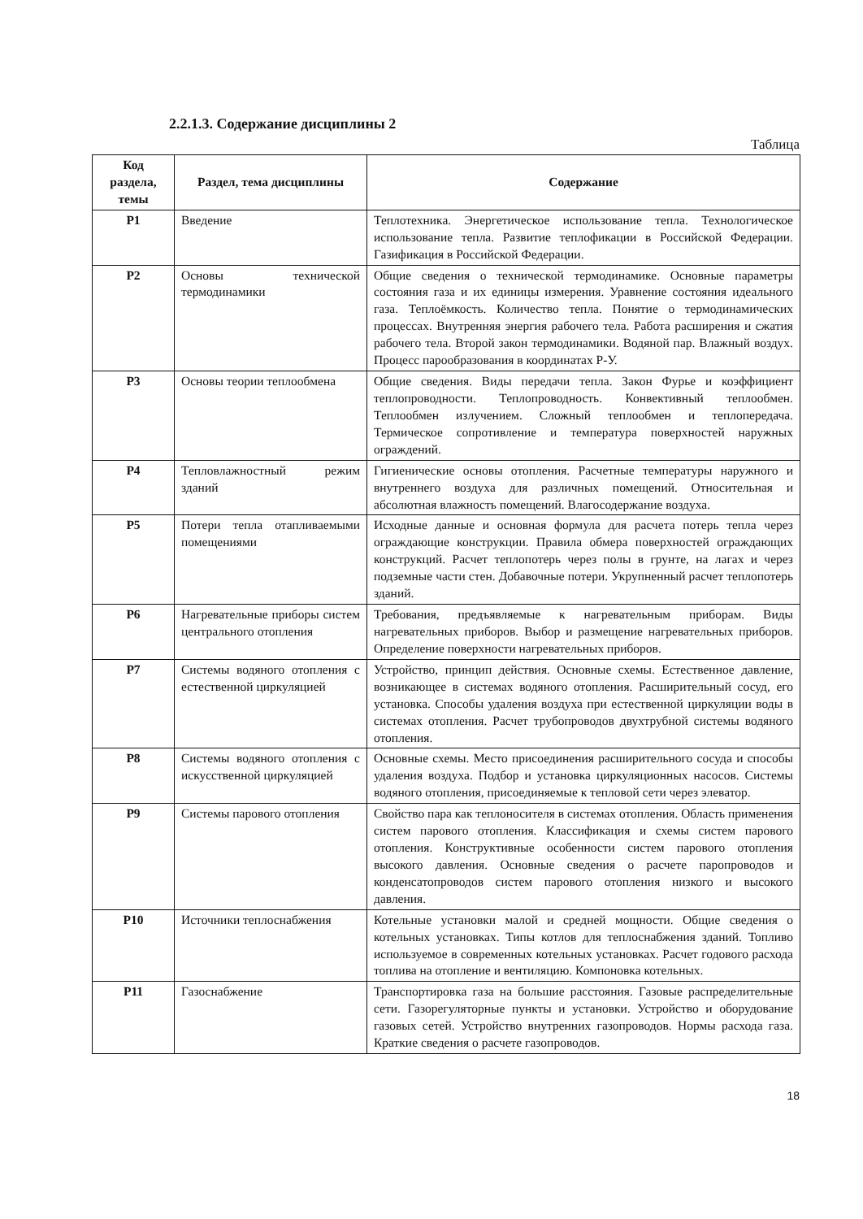2.2.1.3. Содержание дисциплины 2
Таблица
| Код раздела, темы | Раздел, тема дисциплины | Содержание |
| --- | --- | --- |
| Р1 | Введение | Теплотехника. Энергетическое использование тепла. Технологическое использование тепла. Развитие теплофикации в Российской Федерации. Газификация в Российской Федерации. |
| Р2 | Основы технической термодинамики | Общие сведения о технической термодинамике. Основные параметры состояния газа и их единицы измерения. Уравнение состояния идеального газа. Теплоёмкость. Количество тепла. Понятие о термодинамических процессах. Внутренняя энергия рабочего тела. Работа расширения и сжатия рабочего тела. Второй закон термодинамики. Водяной пар. Влажный воздух. Процесс парообразования в координатах Р-У. |
| Р3 | Основы теории теплообмена | Общие сведения. Виды передачи тепла. Закон Фурье и коэффициент теплопроводности. Теплопроводность. Конвективный теплообмен. Теплообмен излучением. Сложный теплообмен и теплопередача. Термическое сопротивление и температура поверхностей наружных ограждений. |
| Р4 | Тепловлажностный режим зданий | Гигиенические основы отопления. Расчетные температуры наружного и внутреннего воздуха для различных помещений. Относительная и абсолютная влажность помещений. Влагосодержание воздуха. |
| Р5 | Потери тепла отапливаемыми помещениями | Исходные данные и основная формула для расчета потерь тепла через ограждающие конструкции. Правила обмера поверхностей ограждающих конструкций. Расчет теплопотерь через полы в грунте, на лагах и через подземные части стен. Добавочные потери. Укрупненный расчет теплопотерь зданий. |
| Р6 | Нагревательные приборы систем центрального отопления | Требования, предъявляемые к нагревательным приборам. Виды нагревательных приборов. Выбор и размещение нагревательных приборов. Определение поверхности нагревательных приборов. |
| Р7 | Системы водяного отопления с естественной циркуляцией | Устройство, принцип действия. Основные схемы. Естественное давление, возникающее в системах водяного отопления. Расширительный сосуд, его установка. Способы удаления воздуха при естественной циркуляции воды в системах отопления. Расчет трубопроводов двухтрубной системы водяного отопления. |
| Р8 | Системы водяного отопления с искусственной циркуляцией | Основные схемы. Место присоединения расширительного сосуда и способы удаления воздуха. Подбор и установка циркуляционных насосов. Системы водяного отопления, присоединяемые к тепловой сети через элеватор. |
| Р9 | Системы парового отопления | Свойство пара как теплоносителя в системах отопления. Область применения систем парового отопления. Классификация и схемы систем парового отопления. Конструктивные особенности систем парового отопления высокого давления. Основные сведения о расчете паропроводов и конденсатопроводов систем парового отопления низкого и высокого давления. |
| Р10 | Источники теплоснабжения | Котельные установки малой и средней мощности. Общие сведения о котельных установках. Типы котлов для теплоснабжения зданий. Топливо используемое в современных котельных установках. Расчет годового расхода топлива на отопление и вентиляцию. Компоновка котельных. |
| Р11 | Газоснабжение | Транспортировка газа на большие расстояния. Газовые распределительные сети. Газорегуляторные пункты и установки. Устройство и оборудование газовых сетей. Устройство внутренних газопроводов. Нормы расхода газа. Краткие сведения о расчете газопроводов. |
18